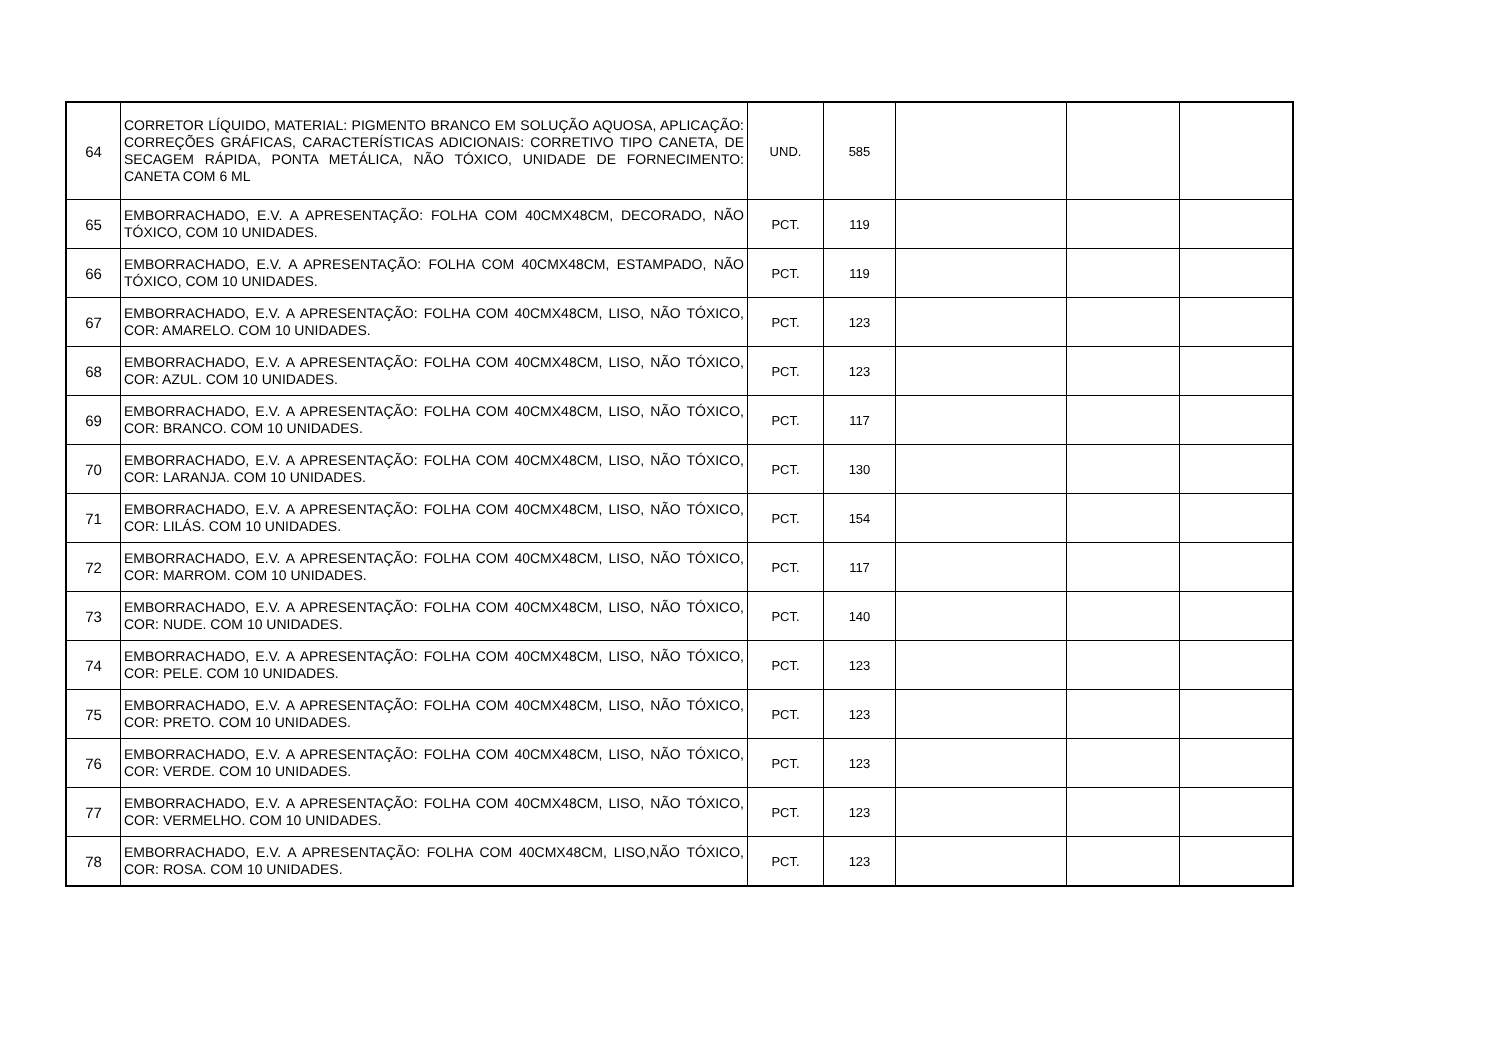| 64 | CORRETOR LÍQUIDO, MATERIAL: PIGMENTO BRANCO EM SOLUÇÃO AQUOSA, APLICAÇÃO: CORREÇÕES GRÁFICAS, CARACTERÍSTICAS ADICIONAIS: CORRETIVO TIPO CANETA, DE SECAGEM RÁPIDA, PONTA METÁLICA, NÃO TÓXICO, UNIDADE DE FORNECIMENTO: CANETA COM 6 ML | UND. | 585 | | | |
| 65 | EMBORRACHADO, E.V. A APRESENTAÇÃO: FOLHA COM 40CMX48CM, DECORADO, NÃO TÓXICO, COM 10 UNIDADES. | PCT. | 119 | | | |
| 66 | EMBORRACHADO, E.V. A APRESENTAÇÃO: FOLHA COM 40CMX48CM, ESTAMPADO, NÃO TÓXICO, COM 10 UNIDADES. | PCT. | 119 | | | |
| 67 | EMBORRACHADO, E.V. A APRESENTAÇÃO: FOLHA COM 40CMX48CM, LISO, NÃO TÓXICO, COR: AMARELO. COM 10 UNIDADES. | PCT. | 123 | | | |
| 68 | EMBORRACHADO, E.V. A APRESENTAÇÃO: FOLHA COM 40CMX48CM, LISO, NÃO TÓXICO, COR: AZUL. COM 10 UNIDADES. | PCT. | 123 | | | |
| 69 | EMBORRACHADO, E.V. A APRESENTAÇÃO: FOLHA COM 40CMX48CM, LISO, NÃO TÓXICO, COR: BRANCO. COM 10 UNIDADES. | PCT. | 117 | | | |
| 70 | EMBORRACHADO, E.V. A APRESENTAÇÃO: FOLHA COM 40CMX48CM, LISO, NÃO TÓXICO, COR: LARANJA. COM 10 UNIDADES. | PCT. | 130 | | | |
| 71 | EMBORRACHADO, E.V. A APRESENTAÇÃO: FOLHA COM 40CMX48CM, LISO, NÃO TÓXICO, COR: LILÁS. COM 10 UNIDADES. | PCT. | 154 | | | |
| 72 | EMBORRACHADO, E.V. A APRESENTAÇÃO: FOLHA COM 40CMX48CM, LISO, NÃO TÓXICO, COR: MARROM. COM 10 UNIDADES. | PCT. | 117 | | | |
| 73 | EMBORRACHADO, E.V. A APRESENTAÇÃO: FOLHA COM 40CMX48CM, LISO, NÃO TÓXICO, COR: NUDE. COM 10 UNIDADES. | PCT. | 140 | | | |
| 74 | EMBORRACHADO, E.V. A APRESENTAÇÃO: FOLHA COM 40CMX48CM, LISO, NÃO TÓXICO, COR: PELE. COM 10 UNIDADES. | PCT. | 123 | | | |
| 75 | EMBORRACHADO, E.V. A APRESENTAÇÃO: FOLHA COM 40CMX48CM, LISO, NÃO TÓXICO, COR: PRETO. COM 10 UNIDADES. | PCT. | 123 | | | |
| 76 | EMBORRACHADO, E.V. A APRESENTAÇÃO: FOLHA COM 40CMX48CM, LISO, NÃO TÓXICO, COR: VERDE. COM 10 UNIDADES. | PCT. | 123 | | | |
| 77 | EMBORRACHADO, E.V. A APRESENTAÇÃO: FOLHA COM 40CMX48CM, LISO, NÃO TÓXICO, COR: VERMELHO. COM 10 UNIDADES. | PCT. | 123 | | | |
| 78 | EMBORRACHADO, E.V. A APRESENTAÇÃO: FOLHA COM 40CMX48CM, LISO,NÃO TÓXICO, COR: ROSA. COM 10 UNIDADES. | PCT. | 123 | | | |